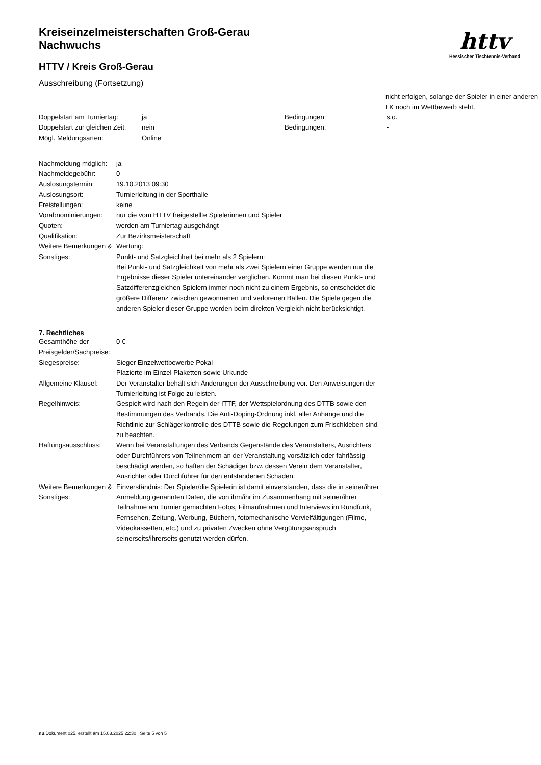httv
Hessischer Tischtennis-Verband
Kreiseinzelmeisterschaften Groß-Gerau
Nachwuchs
HTTV / Kreis Groß-Gerau
Ausschreibung (Fortsetzung)
nicht erfolgen, solange der Spieler in einer anderen LK noch im Wettbewerb steht.
| Doppelstart am Turniertag: | ja | Bedingungen: | s.o. |
| Doppelstart zur gleichen Zeit: | nein | Bedingungen: | - |
| Mögl. Meldungsarten: | Online | | |
| Nachmeldung möglich: | ja |
| Nachmeldegebühr: | 0 |
| Auslosungstermin: | 19.10.2013 09:30 |
| Auslosungsort: | Turnierleitung in der Sporthalle |
| Freistellungen: | keine |
| Vorabnominierungen: | nur die vom HTTV freigestellte Spielerinnen und Spieler |
| Quoten: | werden am Turniertag ausgehängt |
| Qualifikation: | Zur Bezirksmeisterschaft |
| Weitere Bemerkungen & Sonstiges: | Wertung: Punkt- und Satzgleichheit bei mehr als 2 Spielern: Bei Punkt- und Satzgleichkeit von mehr als zwei Spielern einer Gruppe werden nur die Ergebnisse dieser Spieler untereinander verglichen. Kommt man bei diesen Punkt- und Satzdifferenzgleichen Spielern immer noch nicht zu einem Ergebnis, so entscheidet die größere Differenz zwischen gewonnenen und verlorenen Bällen. Die Spiele gegen die anderen Spieler dieser Gruppe werden beim direkten Vergleich nicht berücksichtigt. |
7. Rechtliches
| Gesamthöhe der Preisgelder/Sachpreise: | 0 € |
| Siegespreise: | Sieger Einzelwettbewerbe Pokal Plazierte im Einzel Plaketten sowie Urkunde |
| Allgemeine Klausel: | Der Veranstalter behält sich Änderungen der Ausschreibung vor. Den Anweisungen der Turnierleitung ist Folge zu leisten. |
| Regelhinweis: | Gespielt wird nach den Regeln der ITTF, der Wettspielordnung des DTTB sowie den Bestimmungen des Verbands. Die Anti-Doping-Ordnung inkl. aller Anhänge und die Richtlinie zur Schlägerkontrolle des DTTB sowie die Regelungen zum Frischkleben sind zu beachten. |
| Haftungsausschluss: | Wenn bei Veranstaltungen des Verbands Gegenstände des Veranstalters, Ausrichters oder Durchführers von Teilnehmern an der Veranstaltung vorsätzlich oder fahrlässig beschädigt werden, so haften der Schädiger bzw. dessen Verein dem Veranstalter, Ausrichter oder Durchführer für den entstandenen Schaden. |
| Weitere Bemerkungen & Sonstiges: | Einverständnis: Der Spieler/die Spielerin ist damit einverstanden, dass die in seiner/ihrer Anmeldung genannten Daten, die von ihm/ihr im Zusammenhang mit seiner/ihrer Teilnahme am Turnier gemachten Fotos, Filmaufnahmen und Interviews im Rundfunk, Fernsehen, Zeitung, Werbung, Büchern, fotomechanische Vervielfältigungen (Filme, Videokassetten, etc.) und zu privaten Zwecken ohne Vergütungsanspruch seinerseits/ihrerseits genutzt werden dürfen. |
nu.Dokument 025, erstellt am 15.03.2025 22:30 | Seite 5 von 5